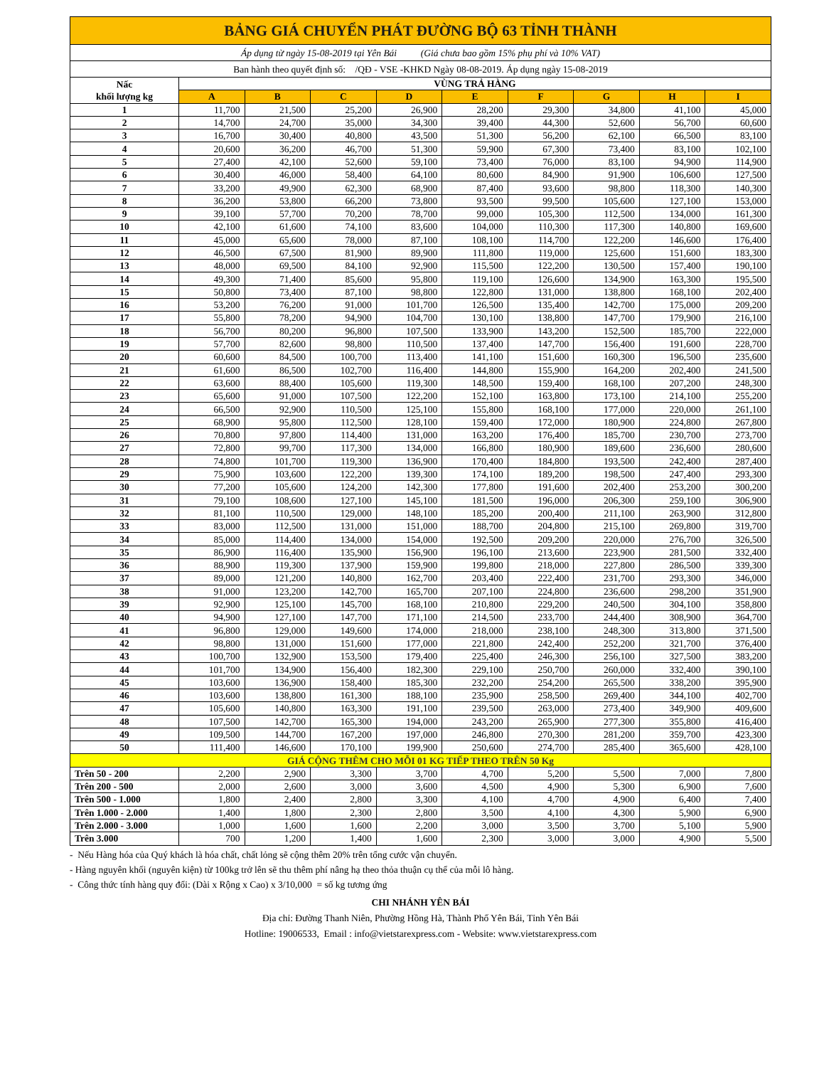| BẢNG GIÁ CHUYỂN PHÁT ĐƯỜNG BỘ 63 TỈNH THÀNH | | | | | | | | | |
| Áp dụng từ ngày 15-08-2019 tại Yên Bái (Giá chưa bao gồm 15% phụ phí và 10% VAT) | | | | | | | | | |
| Ban hành theo quyết định số: /QĐ - VSE -KHKD Ngày 08-08-2019. Áp dụng ngày 15-08-2019 | | | | | | | | | |
| Nấc khối lượng kg | VÙNG TRẢ HÀNG | | | | | | | | |
| | A | B | C | D | E | F | G | H | I |
| 1 | 11,700 | 21,500 | 25,200 | 26,900 | 28,200 | 29,300 | 34,800 | 41,100 | 45,000 |
| 2 | 14,700 | 24,700 | 35,000 | 34,300 | 39,400 | 44,300 | 52,600 | 56,700 | 60,600 |
| 3 | 16,700 | 30,400 | 40,800 | 43,500 | 51,300 | 56,200 | 62,100 | 66,500 | 83,100 |
| 4 | 20,600 | 36,200 | 46,700 | 51,300 | 59,900 | 67,300 | 73,400 | 83,100 | 102,100 |
| 5 | 27,400 | 42,100 | 52,600 | 59,100 | 73,400 | 76,000 | 83,100 | 94,900 | 114,900 |
| 6 | 30,400 | 46,000 | 58,400 | 64,100 | 80,600 | 84,900 | 91,900 | 106,600 | 127,500 |
| 7 | 33,200 | 49,900 | 62,300 | 68,900 | 87,400 | 93,600 | 98,800 | 118,300 | 140,300 |
| 8 | 36,200 | 53,800 | 66,200 | 73,800 | 93,500 | 99,500 | 105,600 | 127,100 | 153,000 |
| 9 | 39,100 | 57,700 | 70,200 | 78,700 | 99,000 | 105,300 | 112,500 | 134,000 | 161,300 |
| 10 | 42,100 | 61,600 | 74,100 | 83,600 | 104,000 | 110,300 | 117,300 | 140,800 | 169,600 |
| 11 | 45,000 | 65,600 | 78,000 | 87,100 | 108,100 | 114,700 | 122,200 | 146,600 | 176,400 |
| 12 | 46,500 | 67,500 | 81,900 | 89,900 | 111,800 | 119,000 | 125,600 | 151,600 | 183,300 |
| 13 | 48,000 | 69,500 | 84,100 | 92,900 | 115,500 | 122,200 | 130,500 | 157,400 | 190,100 |
| 14 | 49,300 | 71,400 | 85,600 | 95,800 | 119,100 | 126,600 | 134,900 | 163,300 | 195,500 |
| 15 | 50,800 | 73,400 | 87,100 | 98,800 | 122,800 | 131,000 | 138,800 | 168,100 | 202,400 |
| 16 | 53,200 | 76,200 | 91,000 | 101,700 | 126,500 | 135,400 | 142,700 | 175,000 | 209,200 |
| 17 | 55,800 | 78,200 | 94,900 | 104,700 | 130,100 | 138,800 | 147,700 | 179,900 | 216,100 |
| 18 | 56,700 | 80,200 | 96,800 | 107,500 | 133,900 | 143,200 | 152,500 | 185,700 | 222,000 |
| 19 | 57,700 | 82,600 | 98,800 | 110,500 | 137,400 | 147,700 | 156,400 | 191,600 | 228,700 |
| 20 | 60,600 | 84,500 | 100,700 | 113,400 | 141,100 | 151,600 | 160,300 | 196,500 | 235,600 |
| 21 | 61,600 | 86,500 | 102,700 | 116,400 | 144,800 | 155,900 | 164,200 | 202,400 | 241,500 |
| 22 | 63,600 | 88,400 | 105,600 | 119,300 | 148,500 | 159,400 | 168,100 | 207,200 | 248,300 |
| 23 | 65,600 | 91,000 | 107,500 | 122,200 | 152,100 | 163,800 | 173,100 | 214,100 | 255,200 |
| 24 | 66,500 | 92,900 | 110,500 | 125,100 | 155,800 | 168,100 | 177,000 | 220,000 | 261,100 |
| 25 | 68,900 | 95,800 | 112,500 | 128,100 | 159,400 | 172,000 | 180,900 | 224,800 | 267,800 |
| 26 | 70,800 | 97,800 | 114,400 | 131,000 | 163,200 | 176,400 | 185,700 | 230,700 | 273,700 |
| 27 | 72,800 | 99,700 | 117,300 | 134,000 | 166,800 | 180,900 | 189,600 | 236,600 | 280,600 |
| 28 | 74,800 | 101,700 | 119,300 | 136,900 | 170,400 | 184,800 | 193,500 | 242,400 | 287,400 |
| 29 | 75,900 | 103,600 | 122,200 | 139,300 | 174,100 | 189,200 | 198,500 | 247,400 | 293,300 |
| 30 | 77,200 | 105,600 | 124,200 | 142,300 | 177,800 | 191,600 | 202,400 | 253,200 | 300,200 |
| 31 | 79,100 | 108,600 | 127,100 | 145,100 | 181,500 | 196,000 | 206,300 | 259,100 | 306,900 |
| 32 | 81,100 | 110,500 | 129,000 | 148,100 | 185,200 | 200,400 | 211,100 | 263,900 | 312,800 |
| 33 | 83,000 | 112,500 | 131,000 | 151,000 | 188,700 | 204,800 | 215,100 | 269,800 | 319,700 |
| 34 | 85,000 | 114,400 | 134,000 | 154,000 | 192,500 | 209,200 | 220,000 | 276,700 | 326,500 |
| 35 | 86,900 | 116,400 | 135,900 | 156,900 | 196,100 | 213,600 | 223,900 | 281,500 | 332,400 |
| 36 | 88,900 | 119,300 | 137,900 | 159,900 | 199,800 | 218,000 | 227,800 | 286,500 | 339,300 |
| 37 | 89,000 | 121,200 | 140,800 | 162,700 | 203,400 | 222,400 | 231,700 | 293,300 | 346,000 |
| 38 | 91,000 | 123,200 | 142,700 | 165,700 | 207,100 | 224,800 | 236,600 | 298,200 | 351,900 |
| 39 | 92,900 | 125,100 | 145,700 | 168,100 | 210,800 | 229,200 | 240,500 | 304,100 | 358,800 |
| 40 | 94,900 | 127,100 | 147,700 | 171,100 | 214,500 | 233,700 | 244,400 | 308,900 | 364,700 |
| 41 | 96,800 | 129,000 | 149,600 | 174,000 | 218,000 | 238,100 | 248,300 | 313,800 | 371,500 |
| 42 | 98,800 | 131,000 | 151,600 | 177,000 | 221,800 | 242,400 | 252,200 | 321,700 | 376,400 |
| 43 | 100,700 | 132,900 | 153,500 | 179,400 | 225,400 | 246,300 | 256,100 | 327,500 | 383,200 |
| 44 | 101,700 | 134,900 | 156,400 | 182,300 | 229,100 | 250,700 | 260,000 | 332,400 | 390,100 |
| 45 | 103,600 | 136,900 | 158,400 | 185,300 | 232,200 | 254,200 | 265,500 | 338,200 | 395,900 |
| 46 | 103,600 | 138,800 | 161,300 | 188,100 | 235,900 | 258,500 | 269,400 | 344,100 | 402,700 |
| 47 | 105,600 | 140,800 | 163,300 | 191,100 | 239,500 | 263,000 | 273,400 | 349,900 | 409,600 |
| 48 | 107,500 | 142,700 | 165,300 | 194,000 | 243,200 | 265,900 | 277,300 | 355,800 | 416,400 |
| 49 | 109,500 | 144,700 | 167,200 | 197,000 | 246,800 | 270,300 | 281,200 | 359,700 | 423,300 |
| 50 | 111,400 | 146,600 | 170,100 | 199,900 | 250,600 | 274,700 | 285,400 | 365,600 | 428,100 |
| GIÁ CỘNG THÊM CHO MỖI 01 KG TIẾP THEO TRÊN 50 Kg | | | | | | | | | |
| Trên 50 - 200 | 2,200 | 2,900 | 3,300 | 3,700 | 4,700 | 5,200 | 5,500 | 7,000 | 7,800 |
| Trên 200 - 500 | 2,000 | 2,600 | 3,000 | 3,600 | 4,500 | 4,900 | 5,300 | 6,900 | 7,600 |
| Trên 500 - 1.000 | 1,800 | 2,400 | 2,800 | 3,300 | 4,100 | 4,700 | 4,900 | 6,400 | 7,400 |
| Trên 1.000 - 2.000 | 1,400 | 1,800 | 2,300 | 2,800 | 3,500 | 4,100 | 4,300 | 5,900 | 6,900 |
| Trên 2.000 - 3.000 | 1,000 | 1,600 | 1,600 | 2,200 | 3,000 | 3,500 | 3,700 | 5,100 | 5,900 |
| Trên 3.000 | 700 | 1,200 | 1,400 | 1,600 | 2,300 | 3,000 | 3,000 | 4,900 | 5,500 |
- Nếu Hàng hóa của Quý khách là hóa chất, chất lỏng sẽ cộng thêm 20% trên tổng cước vận chuyển.
- Hàng nguyên khối (nguyên kiện) từ 100kg trở lên sẽ thu thêm phí nâng hạ theo thỏa thuận cụ thể của mỗi lô hàng.
- Công thức tính hàng quy đổi: (Dài x Rộng x Cao) x 3/10,000 = số kg tương ứng
CHI NHÁNH YÊN BÁI
Địa chỉ: Đường Thanh Niên, Phường Hồng Hà, Thành Phố Yên Bái, Tỉnh Yên Bái
Hotline: 19006533, Email : info@vietstarexpress.com - Website: www.vietstarexpress.com